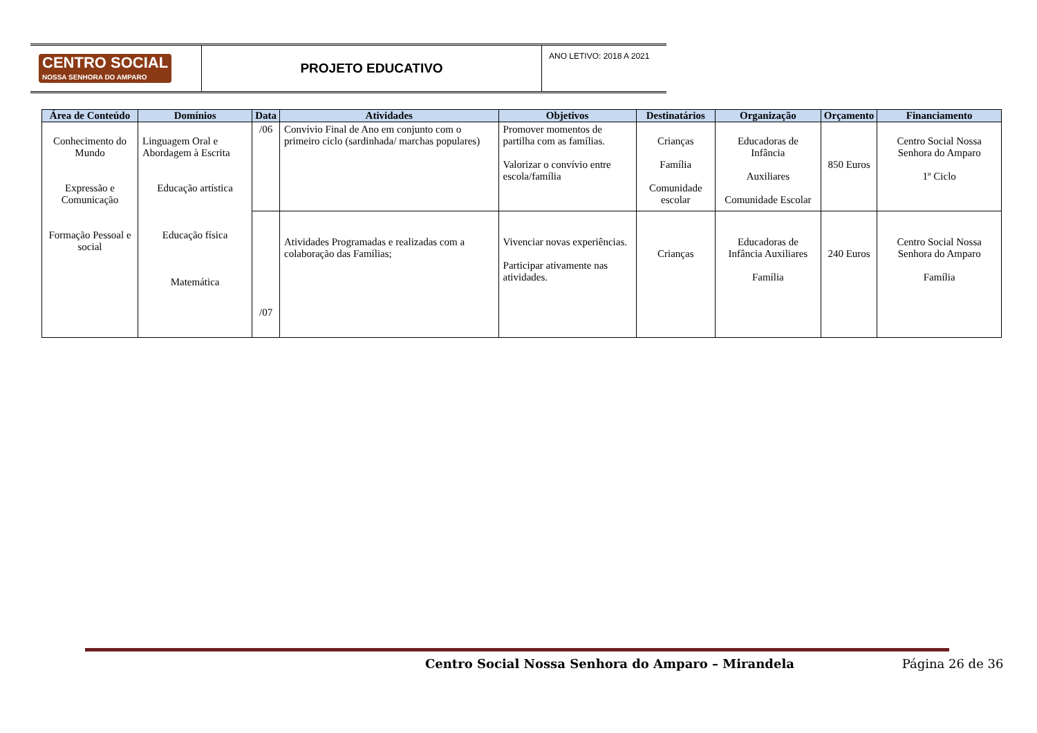CENTRO SOCIAL
NOSSA SENHORA DO AMPARO
PROJETO EDUCATIVO
ANO LETIVO: 2018 A 2021
| Área de Conteúdo | Domínios | Data | Atividades | Objetivos | Destinatários | Organização | Orçamento | Financiamento |
| --- | --- | --- | --- | --- | --- | --- | --- | --- |
| Conhecimento do Mundo Expressão e Comunicação Formação Pessoal e social | Linguagem Oral e Abordagem à Escrita Educação artística Educação física Matemática | /06 | Convívio Final de Ano em conjunto com o primeiro ciclo (sardinhada/ marchas populares) | Promover momentos de partilha com as famílias. Valorizar o convívio entre escola/família | Crianças Família Comunidade escolar | Educadoras de Infância Auxiliares Comunidade Escolar | 850 Euros | Centro Social Nossa Senhora do Amparo 1º Ciclo |
| | | /07 | Atividades Programadas e realizadas com a colaboração das Famílias; | Vivenciar novas experiências. Participar ativamente nas atividades. | Crianças | Educadoras de Infância Auxiliares Família | 240 Euros | Centro Social Nossa Senhora do Amparo Família |
Centro Social Nossa Senhora do Amparo – Mirandela Página 26 de 36